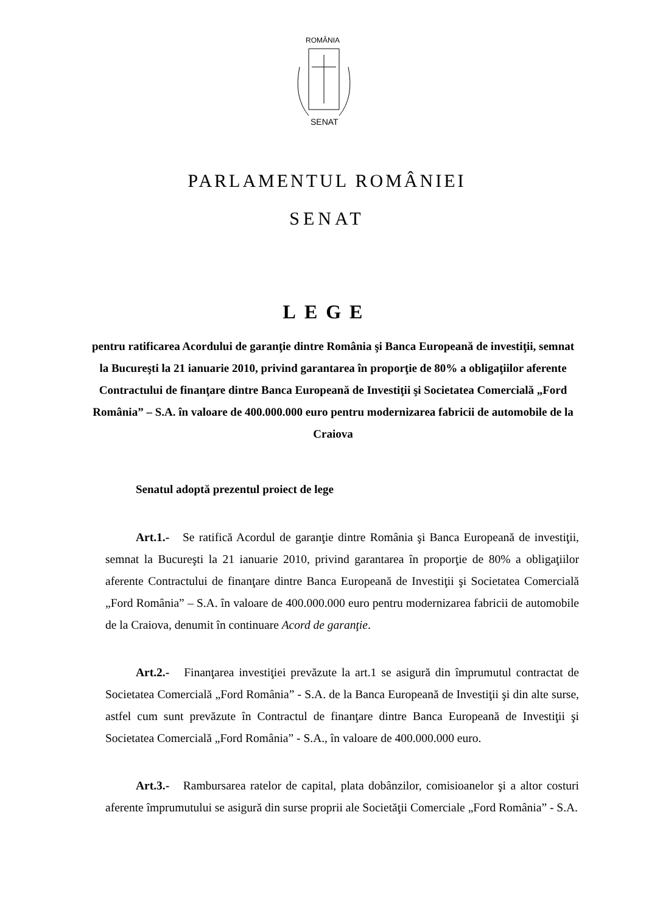ROMÂNIA
SENAT
PARLAMENTUL ROMÂNIEI
SENAT
LEGE
pentru ratificarea Acordului de garanţie dintre România şi Banca Europeană de investiţii, semnat la Bucureşti la 21 ianuarie 2010, privind garantarea în proporţie de 80% a obligaţiilor aferente Contractului de finanţare dintre Banca Europeană de Investiţii şi Societatea Comercială „Ford România” – S.A. în valoare de 400.000.000 euro pentru modernizarea fabricii de automobile de la Craiova
Senatul adoptă prezentul proiect de lege
Art.1.- Se ratifică Acordul de garanţie dintre România şi Banca Europeană de investiţii, semnat la Bucureşti la 21 ianuarie 2010, privind garantarea în proporţie de 80% a obligaţiilor aferente Contractului de finanţare dintre Banca Europeană de Investiţii şi Societatea Comercială „Ford România” – S.A. în valoare de 400.000.000 euro pentru modernizarea fabricii de automobile de la Craiova, denumit în continuare Acord de garanţie.
Art.2.- Finanţarea investiţiei prevăzute la art.1 se asigură din împrumutul contractat de Societatea Comercială „Ford România” - S.A. de la Banca Europeană de Investiţii şi din alte surse, astfel cum sunt prevăzute în Contractul de finanţare dintre Banca Europeană de Investiţii şi Societatea Comercială „Ford România” - S.A., în valoare de 400.000.000 euro.
Art.3.- Rambursarea ratelor de capital, plata dobânzilor, comisioanelor şi a altor costuri aferente împrumutului se asigură din surse proprii ale Societăţii Comerciale „Ford România” - S.A.